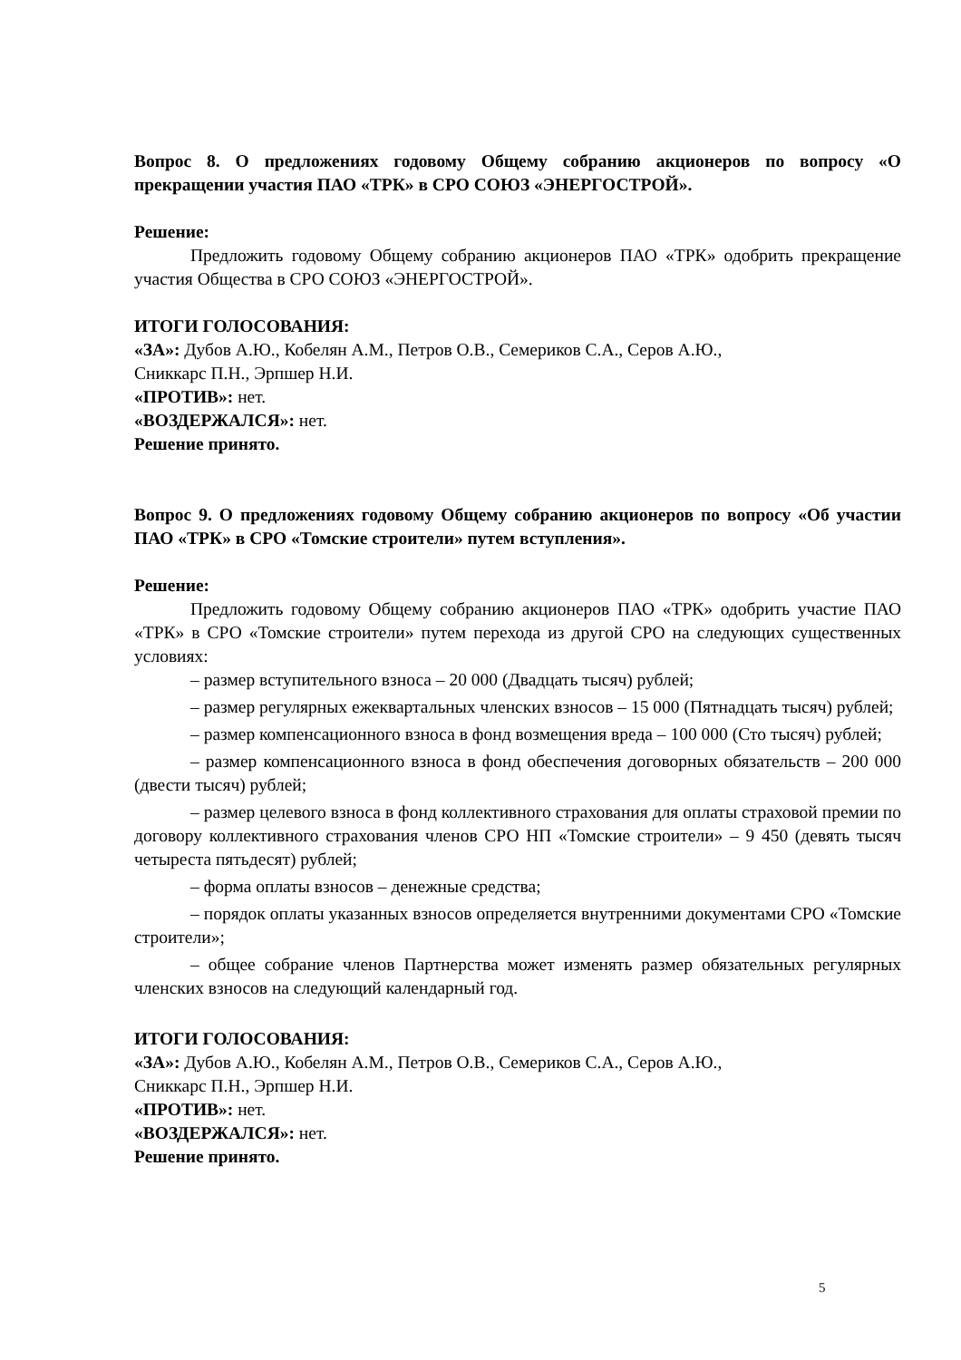Вопрос 8. О предложениях годовому Общему собранию акционеров по вопросу «О прекращении участия ПАО «ТРК» в СРО СОЮЗ «ЭНЕРГОСТРОЙ».
Решение:
Предложить годовому Общему собранию акционеров ПАО «ТРК» одобрить прекращение участия Общества в СРО СОЮЗ «ЭНЕРГОСТРОЙ».
ИТОГИ ГОЛОСОВАНИЯ:
«ЗА»: Дубов А.Ю., Кобелян А.М., Петров О.В., Семериков С.А., Серов А.Ю.,
Сниккарс П.Н., Эрпшер Н.И.
«ПРОТИВ»: нет.
«ВОЗДЕРЖАЛСЯ»: нет.
Решение принято.
Вопрос 9. О предложениях годовому Общему собранию акционеров по вопросу «Об участии ПАО «ТРК» в СРО «Томские строители» путем вступления».
Решение:
Предложить годовому Общему собранию акционеров ПАО «ТРК» одобрить участие ПАО «ТРК» в СРО «Томские строители» путем перехода из другой СРО на следующих существенных условиях:
– размер вступительного взноса – 20 000 (Двадцать тысяч) рублей;
– размер регулярных ежеквартальных членских взносов – 15 000 (Пятнадцать тысяч) рублей;
– размер компенсационного взноса в фонд возмещения вреда – 100 000 (Сто тысяч) рублей;
– размер компенсационного взноса в фонд обеспечения договорных обязательств – 200 000 (двести тысяч) рублей;
– размер целевого взноса в фонд коллективного страхования для оплаты страховой премии по договору коллективного страхования членов СРО НП «Томские строители» – 9 450 (девять тысяч четыреста пятьдесят) рублей;
– форма оплаты взносов – денежные средства;
– порядок оплаты указанных взносов определяется внутренними документами СРО «Томские строители»;
– общее собрание членов Партнерства может изменять размер обязательных регулярных членских взносов на следующий календарный год.
ИТОГИ ГОЛОСОВАНИЯ:
«ЗА»: Дубов А.Ю., Кобелян А.М., Петров О.В., Семериков С.А., Серов А.Ю.,
Сниккарс П.Н., Эрпшер Н.И.
«ПРОТИВ»: нет.
«ВОЗДЕРЖАЛСЯ»: нет.
Решение принято.
5